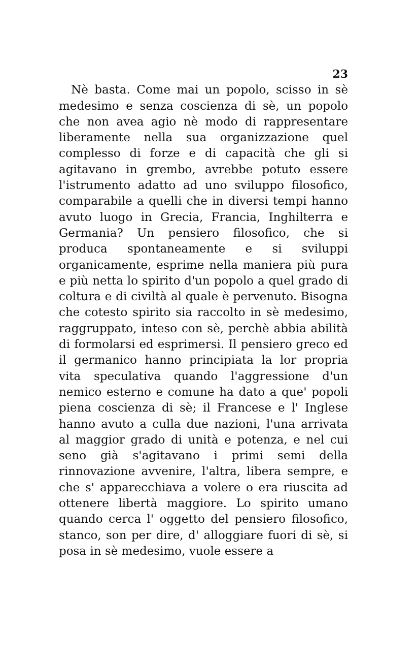23
Nè basta. Come mai un popolo, scisso in sè medesimo e senza coscienza di sè, un popolo che non avea agio nè modo di rappresentare liberamente nella sua organizzazione quel complesso di forze e di capacità che gli si agitavano in grembo, avrebbe potuto essere l'istrumento adatto ad uno sviluppo filosofico, comparabile a quelli che in diversi tempi hanno avuto luogo in Grecia, Francia, Inghilterra e Germania? Un pensiero filosofico, che si produca spontaneamente e si sviluppi organicamente, esprime nella maniera più pura e più netta lo spirito d'un popolo a quel grado di coltura e di civiltà al quale è pervenuto. Bisogna che cotesto spirito sia raccolto in sè medesimo, raggruppato, inteso con sè, perchè abbia abilità di formolarsi ed esprimersi. Il pensiero greco ed il germanico hanno principiata la lor propria vita speculativa quando l'aggressione d'un nemico esterno e comune ha dato a que' popoli piena coscienza di sè; il Francese e l' Inglese hanno avuto a culla due nazioni, l'una arrivata al maggior grado di unità e potenza, e nel cui seno già s'agitavano i primi semi della rinnovazione avvenire, l'altra, libera sempre, e che s' apparecchiava a volere o era riuscita ad ottenere libertà maggiore. Lo spirito umano quando cerca l' oggetto del pensiero filosofico, stanco, son per dire, d' alloggiare fuori di sè, si posa in sè medesimo, vuole essere a